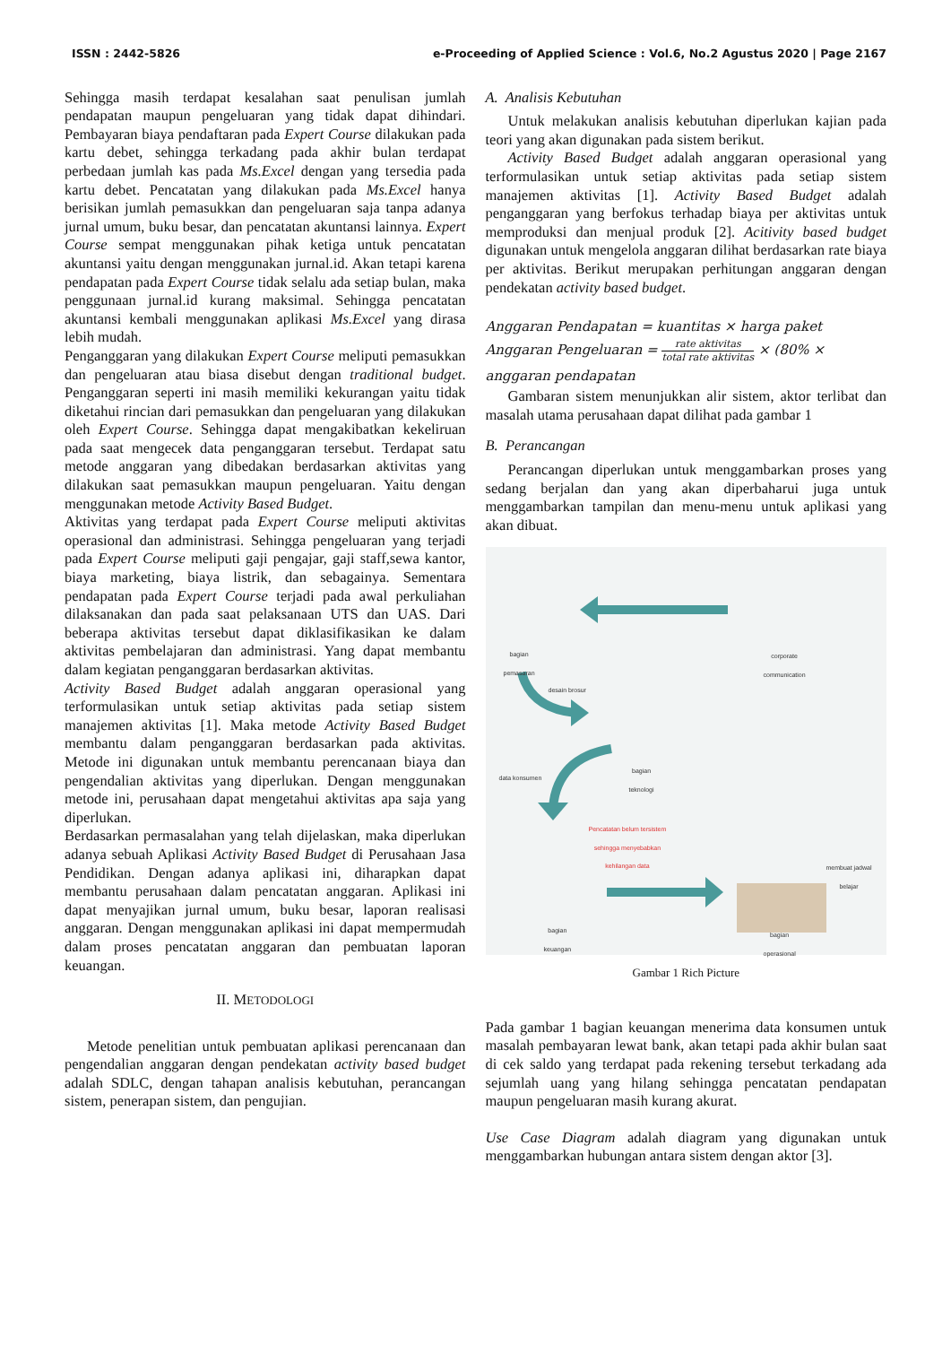ISSN : 2442-5826 e-Proceeding of Applied Science : Vol.6, No.2 Agustus 2020 | Page 2167
Sehingga masih terdapat kesalahan saat penulisan jumlah pendapatan maupun pengeluaran yang tidak dapat dihindari. Pembayaran biaya pendaftaran pada Expert Course dilakukan pada kartu debet, sehingga terkadang pada akhir bulan terdapat perbedaan jumlah kas pada Ms.Excel dengan yang tersedia pada kartu debet. Pencatatan yang dilakukan pada Ms.Excel hanya berisikan jumlah pemasukkan dan pengeluaran saja tanpa adanya jurnal umum, buku besar, dan pencatatan akuntansi lainnya. Expert Course sempat menggunakan pihak ketiga untuk pencatatan akuntansi yaitu dengan menggunakan jurnal.id. Akan tetapi karena pendapatan pada Expert Course tidak selalu ada setiap bulan, maka penggunaan jurnal.id kurang maksimal. Sehingga pencatatan akuntansi kembali menggunakan aplikasi Ms.Excel yang dirasa lebih mudah.
Penganggaran yang dilakukan Expert Course meliputi pemasukkan dan pengeluaran atau biasa disebut dengan traditional budget. Penganggaran seperti ini masih memiliki kekurangan yaitu tidak diketahui rincian dari pemasukkan dan pengeluaran yang dilakukan oleh Expert Course. Sehingga dapat mengakibatkan kekeliruan pada saat mengecek data penganggaran tersebut. Terdapat satu metode anggaran yang dibedakan berdasarkan aktivitas yang dilakukan saat pemasukkan maupun pengeluaran. Yaitu dengan menggunakan metode Activity Based Budget.
Aktivitas yang terdapat pada Expert Course meliputi aktivitas operasional dan administrasi. Sehingga pengeluaran yang terjadi pada Expert Course meliputi gaji pengajar, gaji staff,sewa kantor, biaya marketing, biaya listrik, dan sebagainya. Sementara pendapatan pada Expert Course terjadi pada awal perkuliahan dilaksanakan dan pada saat pelaksanaan UTS dan UAS. Dari beberapa aktivitas tersebut dapat diklasifikasikan ke dalam aktivitas pembelajaran dan administrasi. Yang dapat membantu dalam kegiatan penganggaran berdasarkan aktivitas.
Activity Based Budget adalah anggaran operasional yang terformulasikan untuk setiap aktivitas pada setiap sistem manajemen aktivitas [1]. Maka metode Activity Based Budget membantu dalam penganggaran berdasarkan pada aktivitas. Metode ini digunakan untuk membantu perencanaan biaya dan pengendalian aktivitas yang diperlukan. Dengan menggunakan metode ini, perusahaan dapat mengetahui aktivitas apa saja yang diperlukan.
Berdasarkan permasalahan yang telah dijelaskan, maka diperlukan adanya sebuah Aplikasi Activity Based Budget di Perusahaan Jasa Pendidikan. Dengan adanya aplikasi ini, diharapkan dapat membantu perusahaan dalam pencatatan anggaran. Aplikasi ini dapat menyajikan jurnal umum, buku besar, laporan realisasi anggaran. Dengan menggunakan aplikasi ini dapat mempermudah dalam proses pencatatan anggaran dan pembuatan laporan keuangan.
II. METODOLOGI
Metode penelitian untuk pembuatan aplikasi perencanaan dan pengendalian anggaran dengan pendekatan activity based budget adalah SDLC, dengan tahapan analisis kebutuhan, perancangan sistem, penerapan sistem, dan pengujian.
A. Analisis Kebutuhan
Untuk melakukan analisis kebutuhan diperlukan kajian pada teori yang akan digunakan pada sistem berikut.
Activity Based Budget adalah anggaran operasional yang terformulasikan untuk setiap aktivitas pada setiap sistem manajemen aktivitas [1]. Activity Based Budget adalah penganggaran yang berfokus terhadap biaya per aktivitas untuk memproduksi dan menjual produk [2]. Acitivity based budget digunakan untuk mengelola anggaran dilihat berdasarkan rate biaya per aktivitas. Berikut merupakan perhitungan anggaran dengan pendekatan activity based budget.
Anggaran Pendapatan = kuantitas × harga paket
Anggaran Pengeluaran = rate aktivitas total rate aktivitas × (80% ×
anggaran pendapatan
Gambaran sistem menunjukkan alir sistem, aktor terlibat dan masalah utama perusahaan dapat dilihat pada gambar 1
B. Perancangan
Perancangan diperlukan untuk menggambarkan proses yang sedang berjalan dan yang akan diperbaharui juga untuk menggambarkan tampilan dan menu-menu untuk aplikasi yang akan dibuat.
bagian
pemasaran
corporate
communication
desain brosur
bagian
teknologi
data konsumen
Pencatatan belum tersistem
sehingga menyebabkan
kehilangan data
membuat jadwal
belajar
bagian
keuangan
bagian
operasional
Gambar 1 Rich Picture
Pada gambar 1 bagian keuangan menerima data konsumen untuk masalah pembayaran lewat bank, akan tetapi pada akhir bulan saat di cek saldo yang terdapat pada rekening tersebut terkadang ada sejumlah uang yang hilang sehingga pencatatan pendapatan maupun pengeluaran masih kurang akurat.
Use Case Diagram adalah diagram yang digunakan untuk menggambarkan hubungan antara sistem dengan aktor [3].